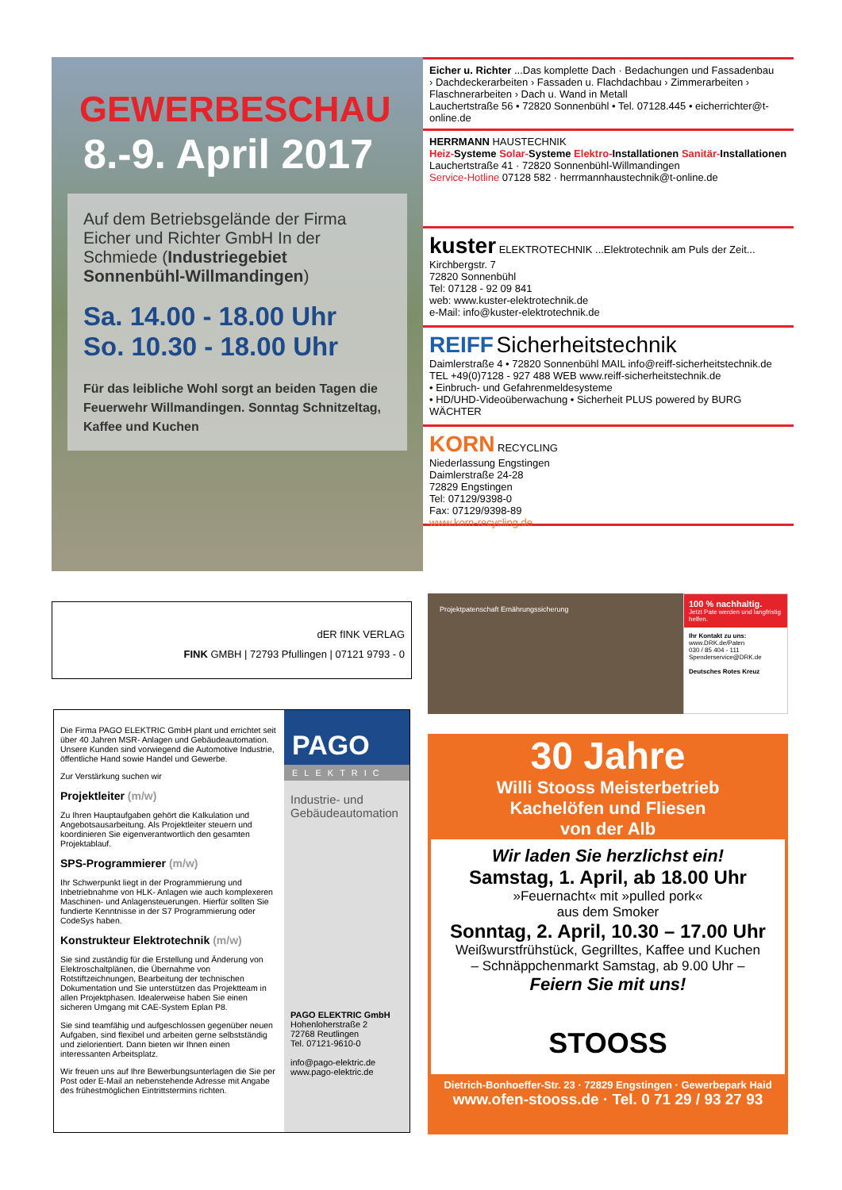GEWERBESCHAU
8.-9. April 2017
Auf dem Betriebsgelände der Firma Eicher und Richter GmbH In der Schmiede (Industriegebiet Sonnenbühl-Willmandingen)
Sa. 14.00 - 18.00 Uhr
So. 10.30 - 18.00 Uhr
Für das leibliche Wohl sorgt an beiden Tagen die Feuerwehr Willmandingen. Sonntag Schnitzeltag, Kaffee und Kuchen
Eicher u. Richter ...Das komplette Dach · Bedachungen und Fassadenbau
› Dachdeckerarbeiten › Fassaden u. Flachdachbau › Zimmerarbeiten › Flaschnerarbeiten › Dach u. Wand in Metall
Lauchertstraße 56 • 72820 Sonnenbühl • Tel. 07128.445 • eicherrichter@t-online.de
HERRMANN HAUSTECHNIK
Heiz-Systeme Solar-Systeme Elektro-Installationen Sanitär-Installationen
Lauchertstraße 41 · 72820 Sonnenbühl-Willmandingen
Service-Hotline 07128 582 · herrmannhaustechnik@t-online.de
kuster ELEKTROTECHNIK ...Elektrotechnik am Puls der Zeit...
Kirchbergstr. 7
72820 Sonnenbühl
Tel: 07128 - 92 09 841
web: www.kuster-elektrotechnik.de
e-Mail: info@kuster-elektrotechnik.de
REIFF Sicherheitstechnik
Daimlerstraße 4 • 72820 Sonnenbühl MAIL info@reiff-sicherheitstechnik.de
TEL +49(0)7128 - 927 488 WEB www.reiff-sicherheitstechnik.de
• Einbruch- und Gefahrenmeldesysteme
• HD/UHD-Videoüberwachung • Sicherheit PLUS powered by BURG WÄCHTER
KORN RECYCLING
Niederlassung Engstingen
Daimlerstraße 24-28
72829 Engstingen
Tel: 07129/9398-0
Fax: 07129/9398-89
www.korn-recycling.de
dER fINK VERLAG
FINK GMBH | 72793 Pfullingen | 07121 9793 - 0
Projektpatenschaft Ernährungssicherung
100 % nachhaltig.
Jetzt Pate werden und langfristig helfen.
Ihr Kontakt zu uns:
www.DRK.de/Paten
030 / 85 404 - 111
Spenderservice@DRK.de
Deutsches Rotes Kreuz
Die Firma PAGO ELEKTRIC GmbH plant und errichtet seit über 40 Jahren MSR- Anlagen und Gebäudeautomation. Unsere Kunden sind vorwiegend die Automotive Industrie, öffentliche Hand sowie Handel und Gewerbe.
Zur Verstärkung suchen wir
Projektleiter (m/w)
Zu Ihren Hauptaufgaben gehört die Kalkulation und Angebotsausarbeitung. Als Projektleiter steuern und koordinieren Sie eigenverantwortlich den gesamten Projektablauf.
SPS-Programmierer (m/w)
Ihr Schwerpunkt liegt in der Programmierung und Inbetriebnahme von HLK- Anlagen wie auch komplexeren Maschinen- und Anlagensteuerungen. Hierfür sollten Sie fundierte Kenntnisse in der S7 Programmierung oder CodeSys haben.
Konstrukteur Elektrotechnik (m/w)
Sie sind zuständig für die Erstellung und Änderung von Elektroschaltplänen, die Übernahme von Rotstiftzeichnungen, Bearbeitung der technischen Dokumentation und Sie unterstützen das Projektteam in allen Projektphasen. Idealerweise haben Sie einen sicheren Umgang mit CAE-System Eplan P8.
Sie sind teamfähig und aufgeschlossen gegenüber neuen Aufgaben, sind flexibel und arbeiten gerne selbstständig und zielorientiert. Dann bieten wir Ihnen einen interessanten Arbeitsplatz.
Wir freuen uns auf Ihre Bewerbungsunterlagen die Sie per Post oder E-Mail an nebenstehende Adresse mit Angabe des frühestmöglichen Eintrittstermins richten.
PAGO
ELEKTRIC
Industrie- und Gebäudeautomation
PAGO ELEKTRIC GmbH
Hohenloherstraße 2
72768 Reutlingen
Tel. 07121-9610-0
info@pago-elektric.de
www.pago-elektric.de
30 Jahre
Willi Stooss Meisterbetrieb
Kachelöfen und Fliesen
von der Alb
Wir laden Sie herzlichst ein!
Samstag, 1. April, ab 18.00 Uhr
»Feuernacht« mit »pulled pork«
aus dem Smoker
Sonntag, 2. April, 10.30 – 17.00 Uhr
Weißwurstfrühstück, Gegrilltes, Kaffee und Kuchen
– Schnäppchenmarkt Samstag, ab 9.00 Uhr –
Feiern Sie mit uns!
STOOSS
Dietrich-Bonhoeffer-Str. 23 · 72829 Engstingen · Gewerbepark Haid
www.ofen-stooss.de · Tel. 0 71 29 / 93 27 93